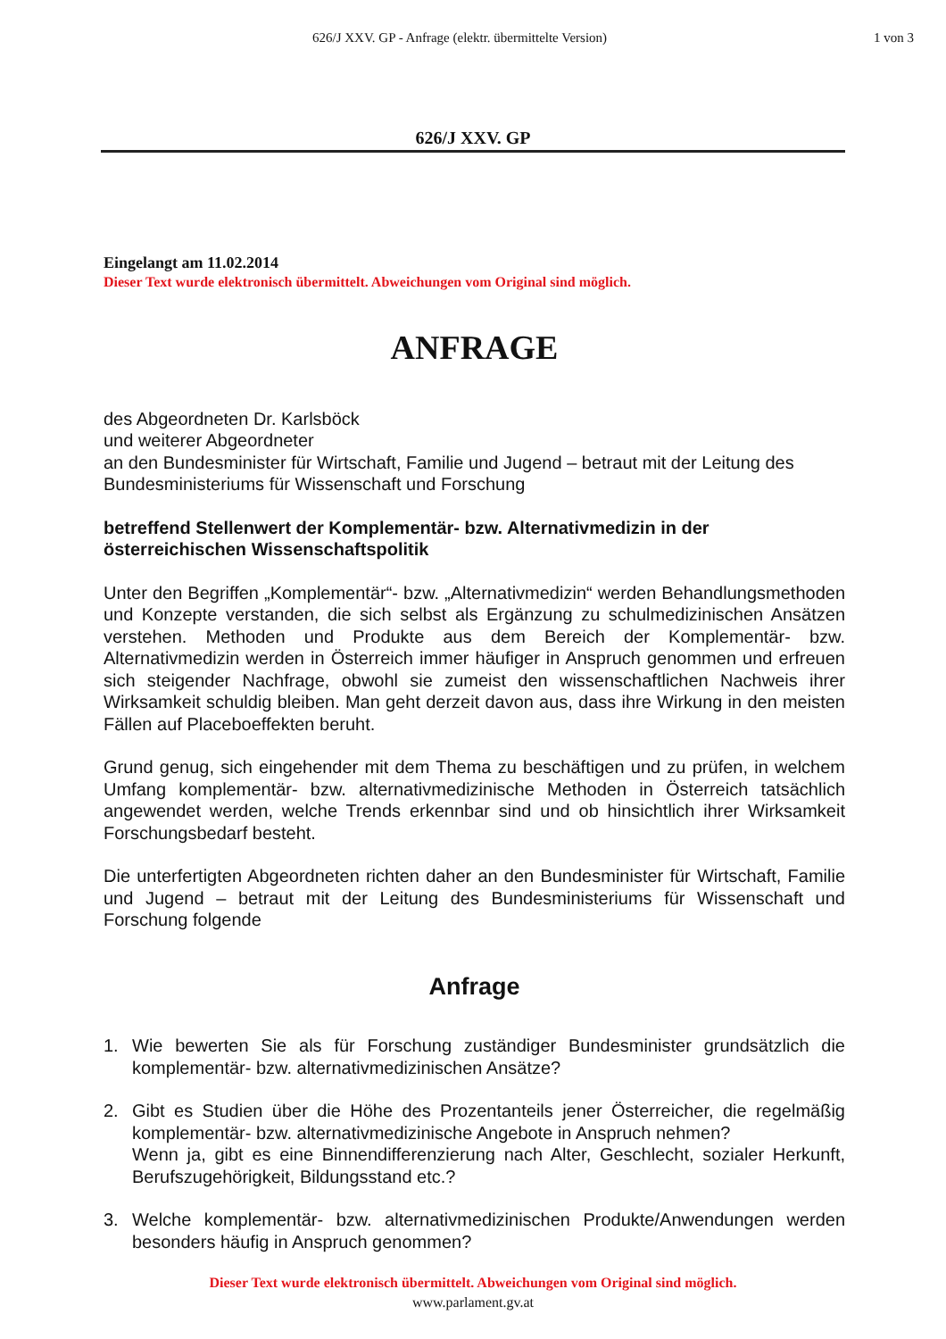626/J XXV. GP - Anfrage (elektr. übermittelte Version)
1 von 3
626/J XXV. GP
Eingelangt am 11.02.2014
Dieser Text wurde elektronisch übermittelt. Abweichungen vom Original sind möglich.
ANFRAGE
des Abgeordneten Dr. Karlsböck
und weiterer Abgeordneter
an den Bundesminister für Wirtschaft, Familie und Jugend – betraut mit der Leitung des Bundesministeriums für Wissenschaft und Forschung
betreffend Stellenwert der Komplementär- bzw. Alternativmedizin in der österreichischen Wissenschaftspolitik
Unter den Begriffen „Komplementär“- bzw. „Alternativmedizin“ werden Behandlungsmethoden und Konzepte verstanden, die sich selbst als Ergänzung zu schulmedizinischen Ansätzen verstehen. Methoden und Produkte aus dem Bereich der Komplementär- bzw. Alternativmedizin werden in Österreich immer häufiger in Anspruch genommen und erfreuen sich steigender Nachfrage, obwohl sie zumeist den wissenschaftlichen Nachweis ihrer Wirksamkeit schuldig bleiben. Man geht derzeit davon aus, dass ihre Wirkung in den meisten Fällen auf Placeboeffekten beruht.
Grund genug, sich eingehender mit dem Thema zu beschäftigen und zu prüfen, in welchem Umfang komplementär- bzw. alternativmedizinische Methoden in Österreich tatsächlich angewendet werden, welche Trends erkennbar sind und ob hinsichtlich ihrer Wirksamkeit Forschungsbedarf besteht.
Die unterfertigten Abgeordneten richten daher an den Bundesminister für Wirtschaft, Familie und Jugend – betraut mit der Leitung des Bundesministeriums für Wissenschaft und Forschung folgende
Anfrage
1. Wie bewerten Sie als für Forschung zuständiger Bundesminister grundsätzlich die komplementär- bzw. alternativmedizinischen Ansätze?
2. Gibt es Studien über die Höhe des Prozentanteils jener Österreicher, die regelmäßig komplementär- bzw. alternativmedizinische Angebote in Anspruch nehmen?
Wenn ja, gibt es eine Binnendifferenzierung nach Alter, Geschlecht, sozialer Herkunft, Berufszugehörigkeit, Bildungsstand etc.?
3. Welche komplementär- bzw. alternativmedizinischen Produkte/Anwendungen werden besonders häufig in Anspruch genommen?
Dieser Text wurde elektronisch übermittelt. Abweichungen vom Original sind möglich.
www.parlament.gv.at